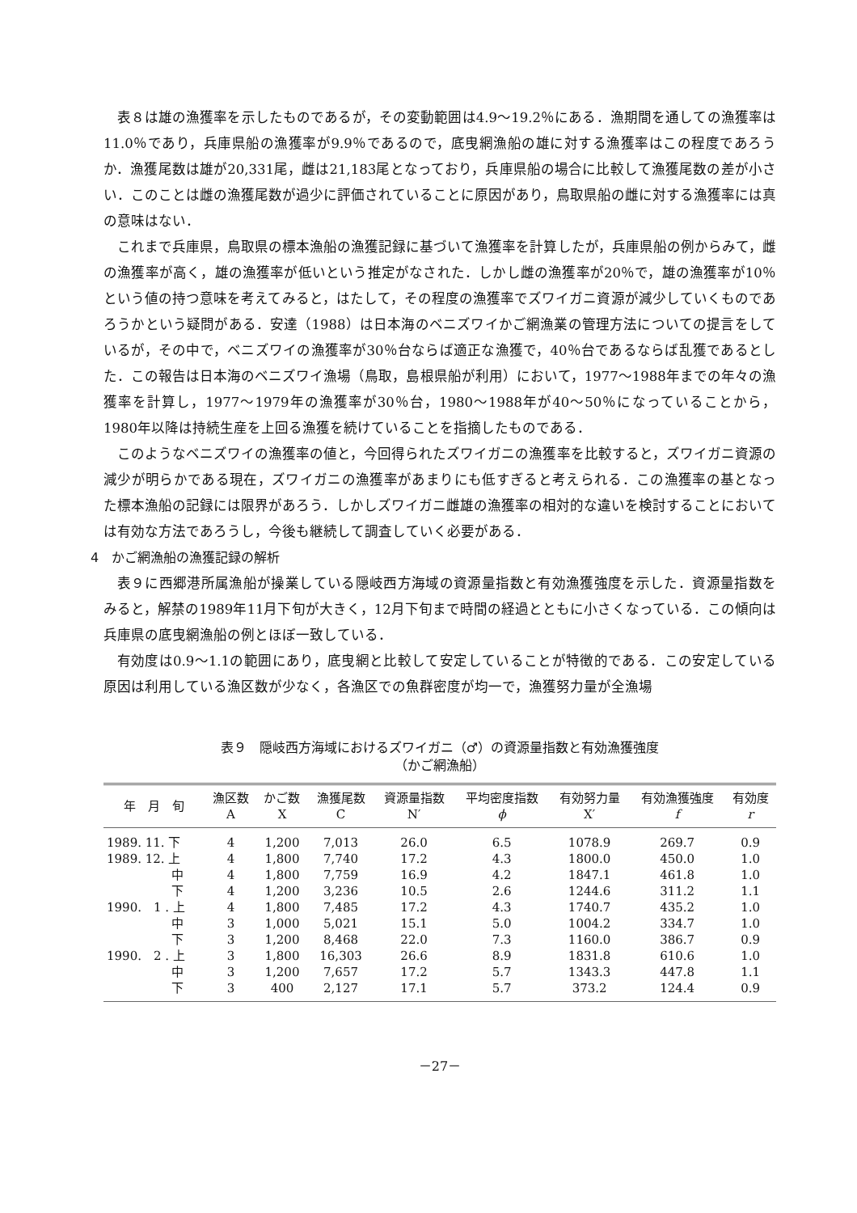表８は雄の漁獲率を示したものであるが，その変動範囲は4.9～19.2％にある．漁期間を通しての漁獲率は11.0％であり，兵庫県船の漁獲率が9.9％であるので，底曳網漁船の雄に対する漁獲率はこの程度であろうか．漁獲尾数は雄が20,331尾，雌は21,183尾となっており，兵庫県船の場合に比較して漁獲尾数の差が小さい．このことは雌の漁獲尾数が過少に評価されていることに原因があり，鳥取県船の雌に対する漁獲率には真の意味はない．
これまで兵庫県，鳥取県の標本漁船の漁獲記録に基づいて漁獲率を計算したが，兵庫県船の例からみて，雌の漁獲率が高く，雄の漁獲率が低いという推定がなされた．しかし雌の漁獲率が20％で，雄の漁獲率が10％という値の持つ意味を考えてみると，はたして，その程度の漁獲率でズワイガニ資源が減少していくものであろうかという疑問がある．安達（1988）は日本海のベニズワイかご網漁業の管理方法についての提言をしているが，その中で，ベニズワイの漁獲率が30％台ならば適正な漁獲で，40％台であるならば乱獲であるとした．この報告は日本海のベニズワイ漁場（鳥取，島根県船が利用）において，1977～1988年までの年々の漁獲率を計算し，1977～1979年の漁獲率が30％台，1980～1988年が40～50％になっていることから，1980年以降は持続生産を上回る漁獲を続けていることを指摘したものである．
このようなベニズワイの漁獲率の値と，今回得られたズワイガニの漁獲率を比較すると，ズワイガニ資源の減少が明らかである現在，ズワイガニの漁獲率があまりにも低すぎると考えられる．この漁獲率の基となった標本漁船の記録には限界があろう．しかしズワイガニ雌雄の漁獲率の相対的な違いを検討することにおいては有効な方法であろうし，今後も継続して調査していく必要がある．
4　かご網漁船の漁獲記録の解析
表９に西郷港所属漁船が操業している隠岐西方海域の資源量指数と有効漁獲強度を示した．資源量指数をみると，解禁の1989年11月下旬が大きく，12月下旬まで時間の経過とともに小さくなっている．この傾向は兵庫県の底曳網漁船の例とほぼ一致している．
有効度は0.9～1.1の範囲にあり，底曳網と比較して安定していることが特徴的である．この安定している原因は利用している漁区数が少なく，各漁区での魚群密度が均一で，漁獲努力量が全漁場
表９　隠岐西方海域におけるズワイガニ（♂）の資源量指数と有効漁獲強度
（かご網漁船）
| 年 月 旬 | 漁区数 A | かご数 X | 漁獲尾数 C | 資源量指数 N′ | 平均密度指数 ϕ | 有効努力量 X′ | 有効漁獲強度 f | 有効度 r |
| --- | --- | --- | --- | --- | --- | --- | --- | --- |
| 1989. 11. 下 | 4 | 1,200 | 7,013 | 26.0 | 6.5 | 1078.9 | 269.7 | 0.9 |
| 1989. 12. 上 | 4 | 1,800 | 7,740 | 17.2 | 4.3 | 1800.0 | 450.0 | 1.0 |
| 中 | 4 | 1,800 | 7,759 | 16.9 | 4.2 | 1847.1 | 461.8 | 1.0 |
| 下 | 4 | 1,200 | 3,236 | 10.5 | 2.6 | 1244.6 | 311.2 | 1.1 |
| 1990. 1 . 上 | 4 | 1,800 | 7,485 | 17.2 | 4.3 | 1740.7 | 435.2 | 1.0 |
| 中 | 3 | 1,000 | 5,021 | 15.1 | 5.0 | 1004.2 | 334.7 | 1.0 |
| 下 | 3 | 1,200 | 8,468 | 22.0 | 7.3 | 1160.0 | 386.7 | 0.9 |
| 1990. 2 . 上 | 3 | 1,800 | 16,303 | 26.6 | 8.9 | 1831.8 | 610.6 | 1.0 |
| 中 | 3 | 1,200 | 7,657 | 17.2 | 5.7 | 1343.3 | 447.8 | 1.1 |
| 下 | 3 | 400 | 2,127 | 17.1 | 5.7 | 373.2 | 124.4 | 0.9 |
－27－